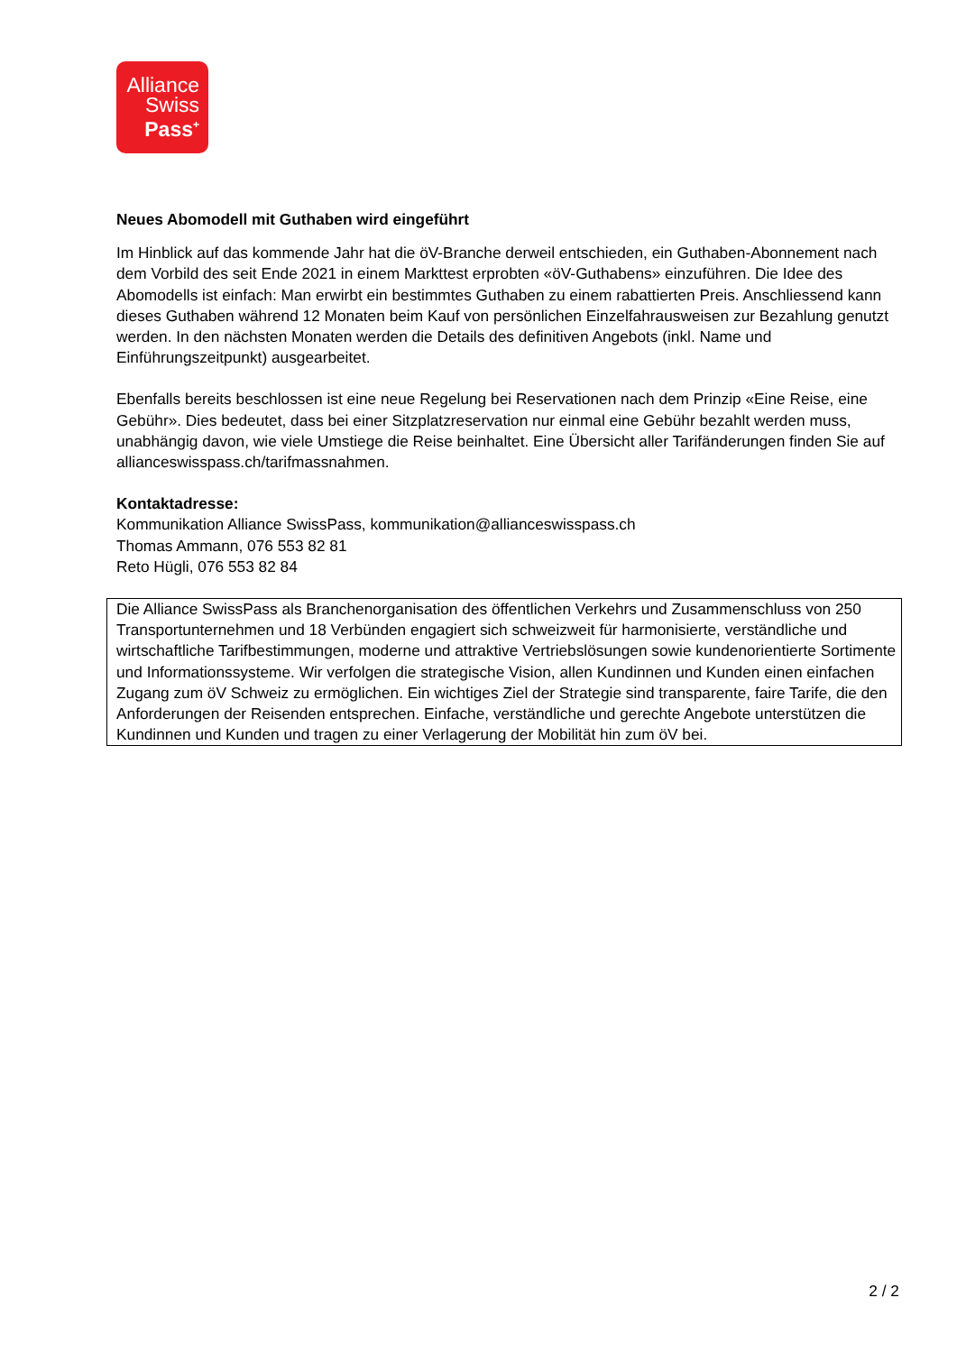Alliance
Swiss
Pass<sup>+</sup>
Neues Abomodell mit Guthaben wird eingeführt
Im Hinblick auf das kommende Jahr hat die öV-Branche derweil entschieden, ein Guthaben-Abonnement nach dem Vorbild des seit Ende 2021 in einem Markttest erprobten «öV-Guthabens» einzuführen. Die Idee des Abomodells ist einfach: Man erwirbt ein bestimmtes Guthaben zu einem rabattierten Preis. Anschliessend kann dieses Guthaben während 12 Monaten beim Kauf von persönlichen Einzelfahrausweisen zur Bezahlung genutzt werden. In den nächsten Monaten werden die Details des definitiven Angebots (inkl. Name und Einführungszeitpunkt) ausgearbeitet.
Ebenfalls bereits beschlossen ist eine neue Regelung bei Reservationen nach dem Prinzip «Eine Reise, eine Gebühr». Dies bedeutet, dass bei einer Sitzplatzreservation nur einmal eine Gebühr bezahlt werden muss, unabhängig davon, wie viele Umstiege die Reise beinhaltet. Eine Übersicht aller Tarifänderungen finden Sie auf allianceswisspass.ch/tarifmassnahmen.
Kontaktadresse:
Kommunikation Alliance SwissPass, kommunikation@allianceswisspass.ch
Thomas Ammann, 076 553 82 81
Reto Hügli, 076 553 82 84
Die Alliance SwissPass als Branchenorganisation des öffentlichen Verkehrs und Zusammenschluss von 250 Transportunternehmen und 18 Verbünden engagiert sich schweizweit für harmonisierte, verständliche und wirtschaftliche Tarifbestimmungen, moderne und attraktive Vertriebslösungen sowie kundenorientierte Sortimente und Informationssysteme. Wir verfolgen die strategische Vision, allen Kundinnen und Kunden einen einfachen Zugang zum öV Schweiz zu ermöglichen. Ein wichtiges Ziel der Strategie sind transparente, faire Tarife, die den Anforderungen der Reisenden entsprechen. Einfache, verständliche und gerechte Angebote unterstützen die Kundinnen und Kunden und tragen zu einer Verlagerung der Mobilität hin zum öV bei.
2 / 2